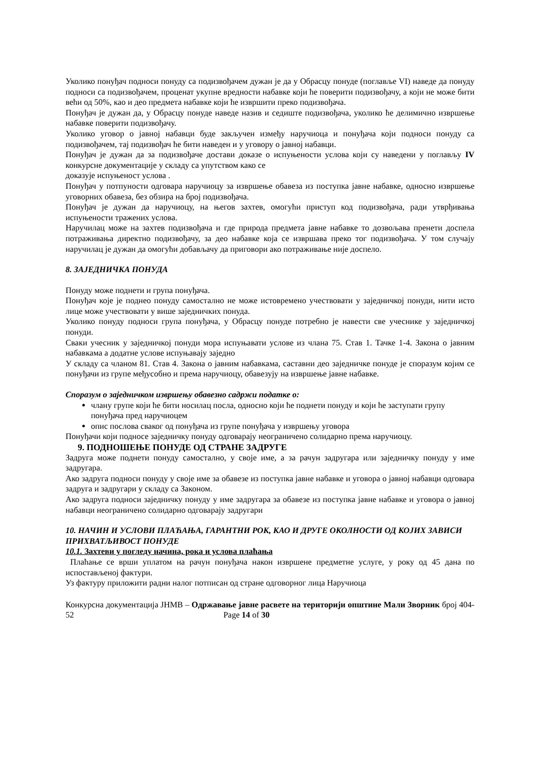Уколико понуђач подноси понуду са подизвођачем дужан је да у Обрасцу понуде (поглавље VI) наведе да понуду подноси са подизвођачем, проценат укупне вредности набавке који ће поверити подизвођачу, а који не може бити већи од 50%, као и део предмета набавке који ће извршити преко подизвођача.
Понуђач је дужан да, у Обрасцу понуде наведе назив и седиште подизвођача, уколико ће делимично извршење набавке поверити подизвођачу.
Уколико уговор о јавној набавци буде закључен између наручиоца и понуђача који подноси понуду са подизвођачем, тај подизвођач ће бити наведен и у уговору о јавној набавци.
Понуђач је дужан да за подизвођаче достави доказе о испуњености услова који су наведени у поглављу IV конкурсне документације у складу са упутством како се
доказује испуњеност услова .
Понуђач у потпуности одговара наручиоцу за извршење обавеза из поступка јавне набавке, односно извршење уговорних обавеза, без обзира на број подизвођача.
Понуђач је дужан да наручиоцу, на његов захтев, омогући приступ код подизвођача, ради утврђивања испуњености тражених услова.
Наручилац може на захтев подизвођача и где природа предмета јавне набавке то дозвољава пренети доспела потраживања директно подизвођачу, за део набавке која се извршава преко тог подизвођача. У том случају наручилац је дужан да омогући добављачу да приговори ако потраживање није доспело.
8. ЗАЈЕДНИЧКА ПОНУДА
Понуду може поднети и група понуђача.
Понуђач које је поднео понуду самостално не може истовремено учествовати у заједничкој понуди, нити исто лице може учествовати у више заједничких понуда.
Уколико понуду подноси група понуђача, у Обрасцу понуде потребно је навести све учеснике у заједничкој понуди.
Сваки учесник у заједничкој понуди мора испуњавати услове из члана 75. Став 1. Тачке 1-4. Закона о јавним набавкама а додатне услове испуњавају заједно
У складу са чланом 81. Став 4. Закона о јавним набавкама, саставни део заједничке понуде је споразум којим се понуђачи из групе међусобно и према наручиоцу, обавезују на извршење јавне набавке.
Споразум о заједничком извршењу обавезно садржи податке о:
члану групе који ће бити носилац посла, односно који ће поднети понуду и који ће заступати групу понуђача пред наручиоцем
опис послова сваког од понуђача из групе понуђача у извршењу уговора
Понуђачи који подносе заједничку понуду одговарају неограничено солидарно према наручиоцу.
9. ПОДНОШЕЊЕ ПОНУДЕ ОД СТРАНЕ ЗАДРУГЕ
Задруга може поднети понуду самостално, у своје име, а за рачун задругара или заједничку понуду у име задругара.
Ако задруга подноси понуду у своје име за обавезе из поступка јавне набавке и уговора о јавној набавци одговара задруга и задругари у складу са Законом.
Ако задруга подноси заједничку понуду у име задругара за обавезе из поступка јавне набавке и уговора о јавној набавци неограничено солидарно одговарају задругари
10. НАЧИН И УСЛОВИ ПЛАЋАЊА, ГАРАНТНИ РОК, КАО И ДРУГЕ ОКОЛНОСТИ ОД КОЈИХ ЗАВИСИ ПРИХВАТЉИВОСТ ПОНУДЕ
10.1. Захтеви у погледу начина, рока и услова плаћања
Плаћање се врши уплатом на рачун понуђача након извршене предметне услуге, у року од 45 дана по испостављеној фактури.
Уз фактуру приложити радни налог потписан од стране одговорног лица Наручиоца
Конкурсна документација ЈНМВ – Одржавање јавне расвете на територији општине Мали Зворник број 404-52 Page 14 of 30